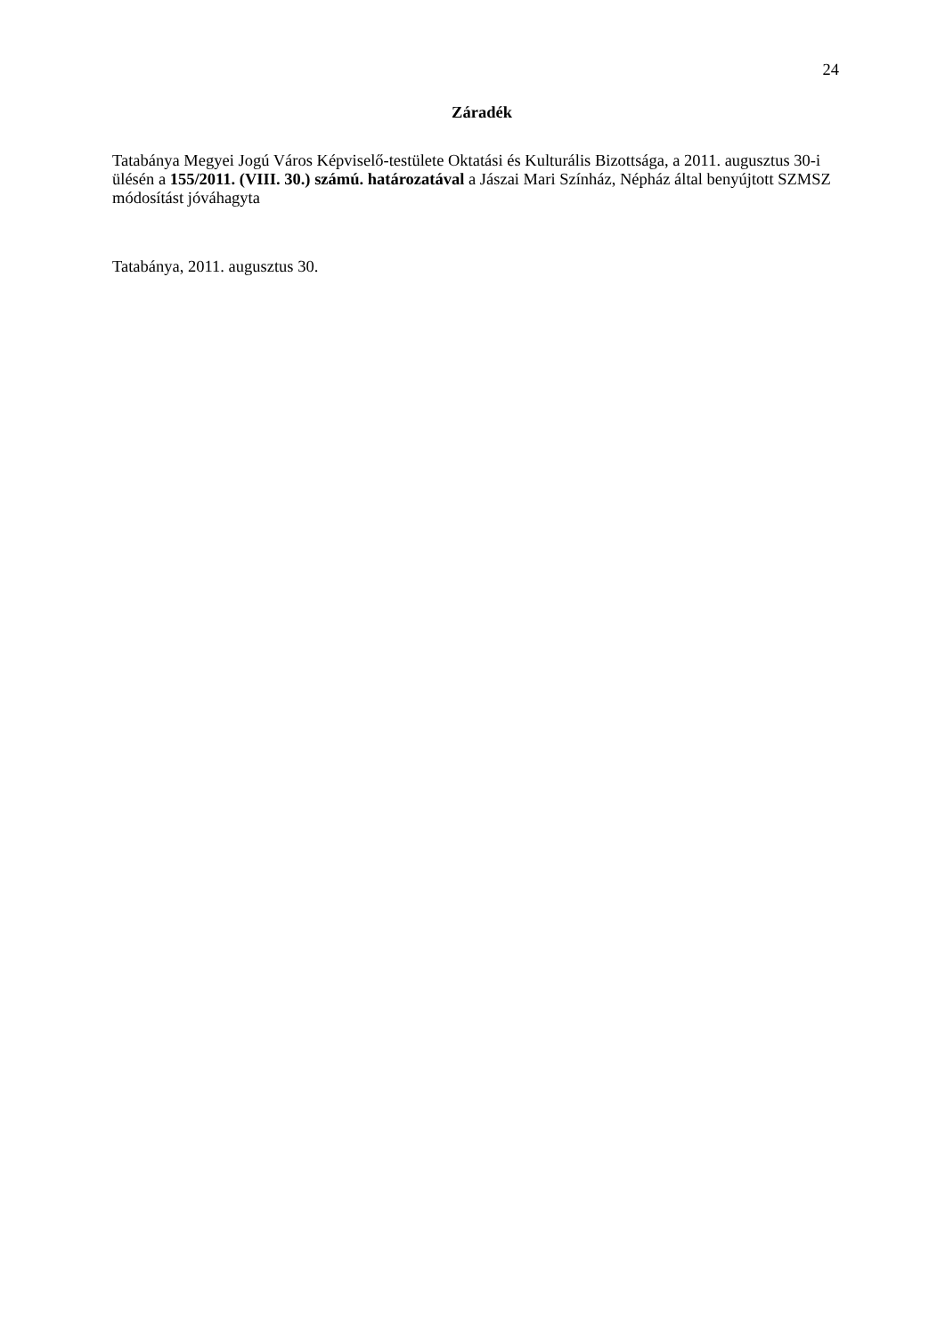24
Záradék
Tatabánya Megyei Jogú Város Képviselő-testülete Oktatási és Kulturális Bizottsága, a 2011. augusztus 30-i ülésén a 155/2011. (VIII. 30.) számú. határozatával a Jászai Mari Színház, Népház által benyújtott SZMSZ módosítást jóváhagyta
Tatabánya, 2011. augusztus 30.